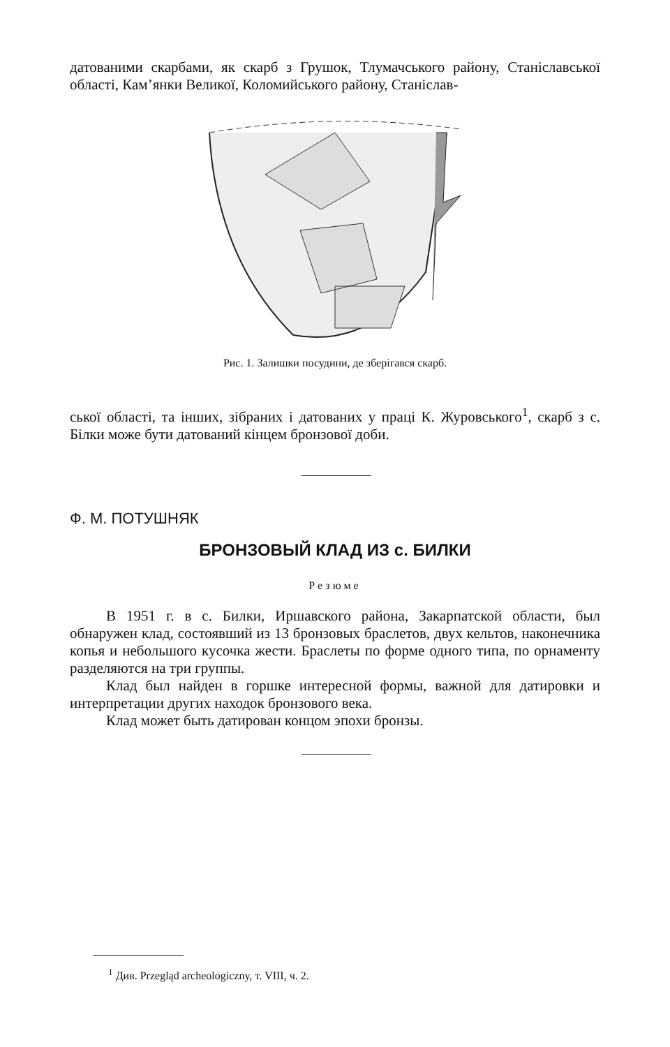датованими скарбами, як скарб з Грушок, Тлумачського району, Станіславської області, Кам’янки Великої, Коломийського району, Станіслав-
Рис. 1. Залишки посудини, де зберігався скарб.
ської області, та інших, зібраних і датованих у праці К. Журовського<sup>1</sup>, скарб з с. Білки може бути датований кінцем бронзової доби.
Ф. М. ПОТУШНЯК
БРОНЗОВЫЙ КЛАД ИЗ с. БИЛКИ
Резюме
В 1951 г. в с. Билки, Иршавского района, Закарпатской области, был обнаружен клад, состоявший из 13 бронзовых браслетов, двух кельтов, наконечника копья и небольшого кусочка жести. Браслеты по форме одного типа, по орнаменту разделяются на три группы.
Клад был найден в горшке интересной формы, важной для датировки и интерпретации других находок бронзового века.
Клад может быть датирован концом эпохи бронзы.
<sup>1</sup> Див. Przegląd archeologiczny, т. VIII, ч. 2.